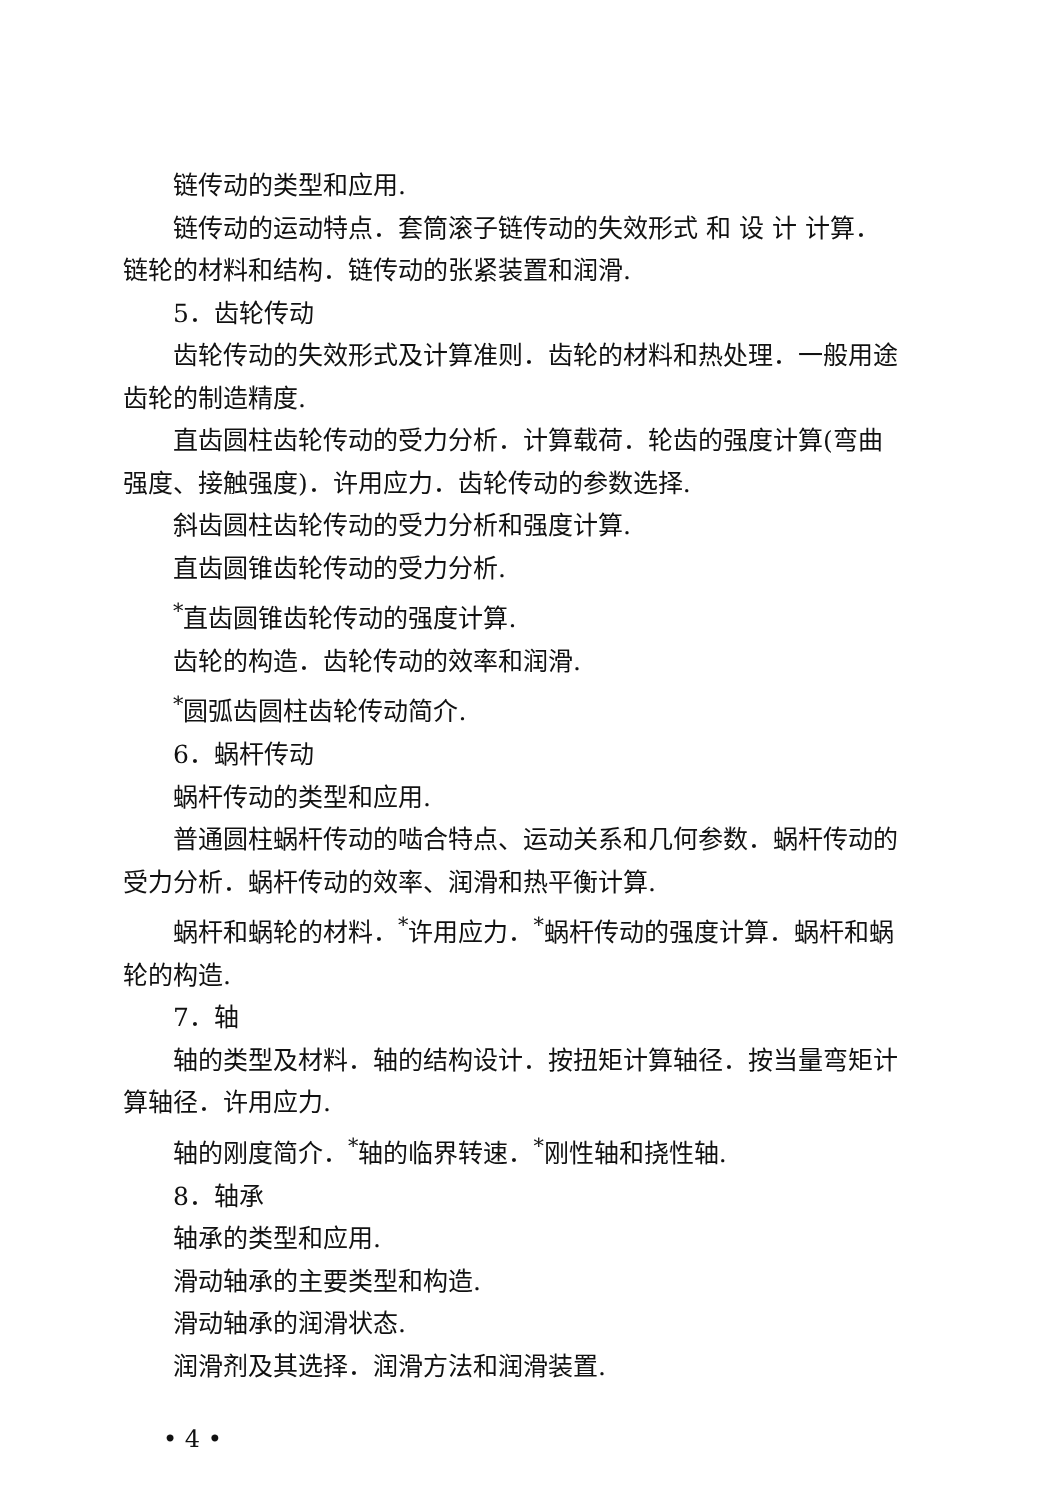链传动的类型和应用.
链传动的运动特点．套筒滚子链传动的失效形式 和 设 计 计算．链轮的材料和结构．链传动的张紧装置和润滑.
5．齿轮传动
齿轮传动的失效形式及计算准则．齿轮的材料和热处理．一般用途齿轮的制造精度.
直齿圆柱齿轮传动的受力分析．计算载荷．轮齿的强度计算(弯曲强度、接触强度)．许用应力．齿轮传动的参数选择.
斜齿圆柱齿轮传动的受力分析和强度计算.
直齿圆锥齿轮传动的受力分析.
<sup>*</sup> 直齿圆锥齿轮传动的强度计算.
齿轮的构造．齿轮传动的效率和润滑.
<sup>*</sup> 圆弧齿圆柱齿轮传动简介.
6．蜗杆传动
蜗杆传动的类型和应用.
普通圆柱蜗杆传动的啮合特点、运动关系和几何参数．蜗杆传动的受力分析．蜗杆传动的效率、润滑和热平衡计算.
蜗杆和蜗轮的材料．<sup>*</sup>许用应力．<sup>*</sup>蜗杆传动的强度计算．蜗杆和蜗轮的构造.
7．轴
轴的类型及材料．轴的结构设计．按扭矩计算轴径．按当量弯矩计算轴径．许用应力.
轴的刚度简介．<sup>*</sup>轴的临界转速．<sup>*</sup>刚性轴和挠性轴.
8．轴承
轴承的类型和应用.
滑动轴承的主要类型和构造.
滑动轴承的润滑状态.
润滑剂及其选择．润滑方法和润滑装置.
• 4 •